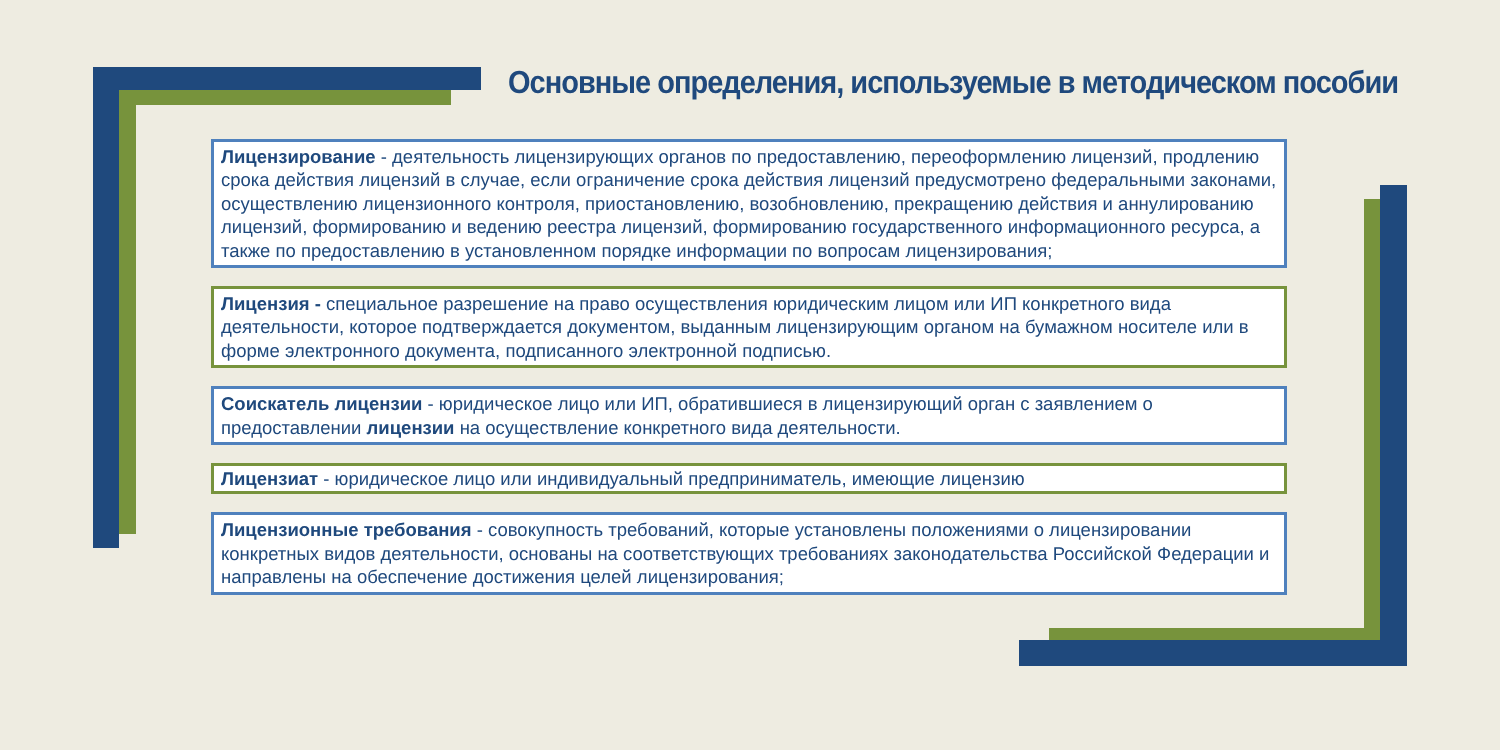Основные определения, используемые в методическом пособии
Лицензирование - деятельность лицензирующих органов по предоставлению, переоформлению лицензий, продлению срока действия лицензий в случае, если ограничение срока действия лицензий предусмотрено федеральными законами, осуществлению лицензионного контроля, приостановлению, возобновлению, прекращению действия и аннулированию лицензий, формированию и ведению реестра лицензий, формированию государственного информационного ресурса, а также по предоставлению в установленном порядке информации по вопросам лицензирования;
Лицензия - специальное разрешение на право осуществления юридическим лицом или ИП конкретного вида деятельности, которое подтверждается документом, выданным лицензирующим органом на бумажном носителе или в форме электронного документа, подписанного электронной подписью.
Соискатель лицензии - юридическое лицо или ИП, обратившиеся в лицензирующий орган с заявлением о предоставлении лицензии на осуществление конкретного вида деятельности.
Лицензиат - юридическое лицо или индивидуальный предприниматель, имеющие лицензию
Лицензионные требования - совокупность требований, которые установлены положениями о лицензировании конкретных видов деятельности, основаны на соответствующих требованиях законодательства Российской Федерации и направлены на обеспечение достижения целей лицензирования;